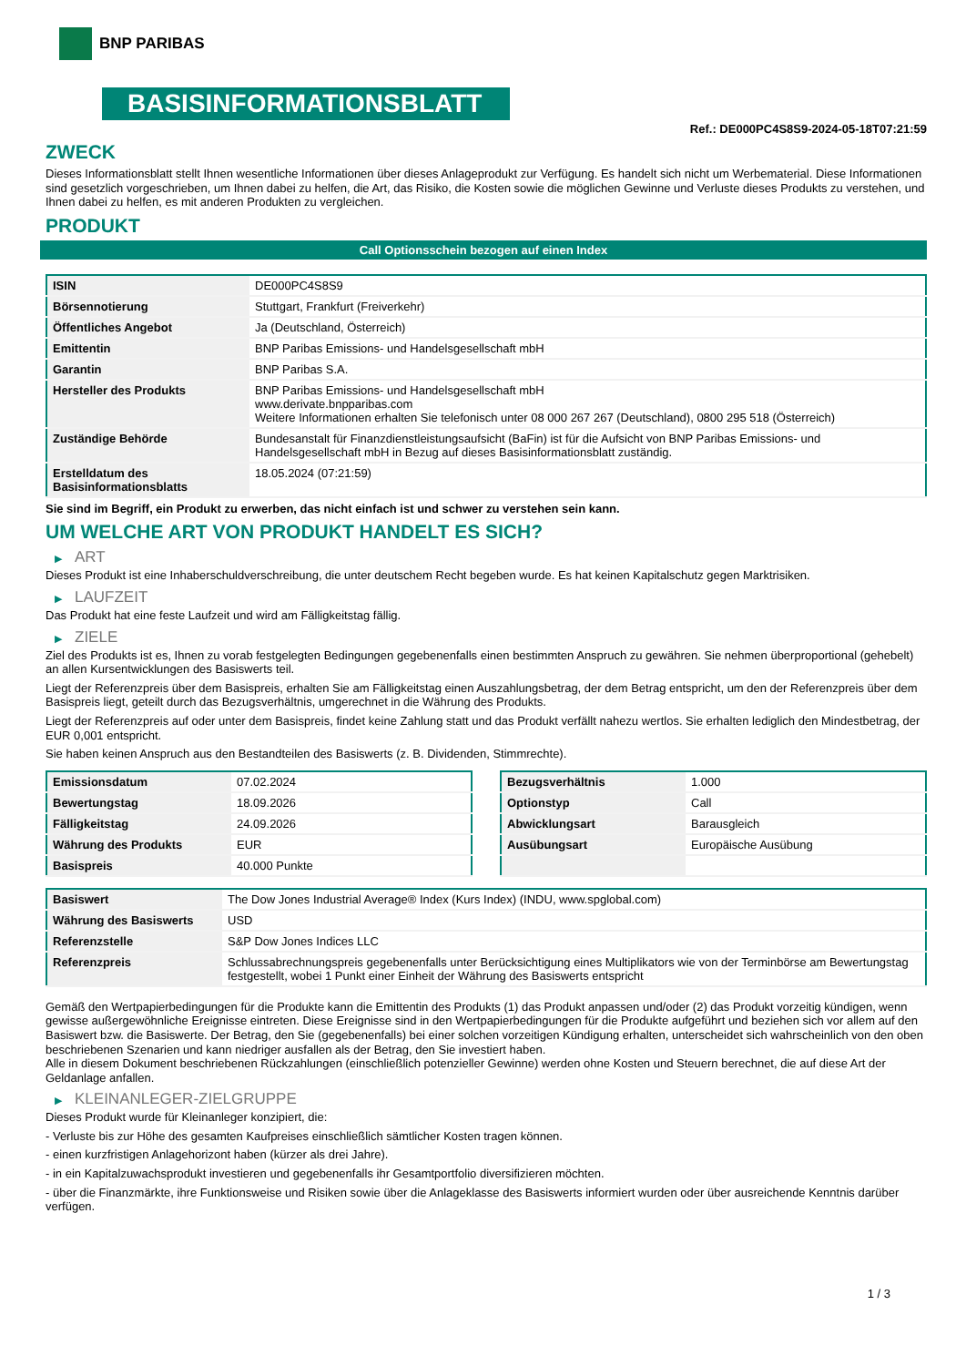BNP PARIBAS
BASISINFORMATIONSBLATT
Ref.: DE000PC4S8S9-2024-05-18T07:21:59
ZWECK
Dieses Informationsblatt stellt Ihnen wesentliche Informationen über dieses Anlageprodukt zur Verfügung. Es handelt sich nicht um Werbematerial. Diese Informationen sind gesetzlich vorgeschrieben, um Ihnen dabei zu helfen, die Art, das Risiko, die Kosten sowie die möglichen Gewinne und Verluste dieses Produkts zu verstehen, und Ihnen dabei zu helfen, es mit anderen Produkten zu vergleichen.
PRODUKT
Call Optionsschein bezogen auf einen Index
| ISIN | DE000PC4S8S9 |
| Börsennotierung | Stuttgart, Frankfurt (Freiverkehr) |
| Öffentliches Angebot | Ja (Deutschland, Österreich) |
| Emittentin | BNP Paribas Emissions- und Handelsgesellschaft mbH |
| Garantin | BNP Paribas S.A. |
| Hersteller des Produkts | BNP Paribas Emissions- und Handelsgesellschaft mbH www.derivate.bnpparibas.com Weitere Informationen erhalten Sie telefonisch unter 08 000 267 267 (Deutschland), 0800 295 518 (Österreich) |
| Zuständige Behörde | Bundesanstalt für Finanzdienstleistungsaufsicht (BaFin) ist für die Aufsicht von BNP Paribas Emissions- und Handelsgesellschaft mbH in Bezug auf dieses Basisinformationsblatt zuständig. |
| Erstelldatum des Basisinformationsblatts | 18.05.2024 (07:21:59) |
Sie sind im Begriff, ein Produkt zu erwerben, das nicht einfach ist und schwer zu verstehen sein kann.
UM WELCHE ART VON PRODUKT HANDELT ES SICH?
▶ ART
Dieses Produkt ist eine Inhaberschuldverschreibung, die unter deutschem Recht begeben wurde. Es hat keinen Kapitalschutz gegen Marktrisiken.
▶ LAUFZEIT
Das Produkt hat eine feste Laufzeit und wird am Fälligkeitstag fällig.
▶ ZIELE
Ziel des Produkts ist es, Ihnen zu vorab festgelegten Bedingungen gegebenenfalls einen bestimmten Anspruch zu gewähren. Sie nehmen überproportional (gehebelt) an allen Kursentwicklungen des Basiswerts teil.
Liegt der Referenzpreis über dem Basispreis, erhalten Sie am Fälligkeitstag einen Auszahlungsbetrag, der dem Betrag entspricht, um den der Referenzpreis über dem Basispreis liegt, geteilt durch das Bezugsverhältnis, umgerechnet in die Währung des Produkts.
Liegt der Referenzpreis auf oder unter dem Basispreis, findet keine Zahlung statt und das Produkt verfällt nahezu wertlos. Sie erhalten lediglich den Mindestbetrag, der EUR 0,001 entspricht.
Sie haben keinen Anspruch aus den Bestandteilen des Basiswerts (z. B. Dividenden, Stimmrechte).
| Emissionsdatum | 07.02.2024 |
| Bewertungstag | 18.09.2026 |
| Fälligkeitstag | 24.09.2026 |
| Währung des Produkts | EUR |
| Basispreis | 40.000 Punkte |
| Bezugsverhältnis | 1.000 |
| Optionstyp | Call |
| Abwicklungsart | Barausgleich |
| Ausübungsart | Europäische Ausübung |
| Basiswert | The Dow Jones Industrial Average® Index (Kurs Index) (INDU, www.spglobal.com) |
| Währung des Basiswerts | USD |
| Referenzstelle | S&P Dow Jones Indices LLC |
| Referenzpreis | Schlussabrechnungspreis gegebenenfalls unter Berücksichtigung eines Multiplikators wie von der Terminbörse am Bewertungstag festgestellt, wobei 1 Punkt einer Einheit der Währung des Basiswerts entspricht |
Gemäß den Wertpapierbedingungen für die Produkte kann die Emittentin des Produkts (1) das Produkt anpassen und/oder (2) das Produkt vorzeitig kündigen, wenn gewisse außergewöhnliche Ereignisse eintreten. Diese Ereignisse sind in den Wertpapierbedingungen für die Produkte aufgeführt und beziehen sich vor allem auf den Basiswert bzw. die Basiswerte. Der Betrag, den Sie (gegebenenfalls) bei einer solchen vorzeitigen Kündigung erhalten, unterscheidet sich wahrscheinlich von den oben beschriebenen Szenarien und kann niedriger ausfallen als der Betrag, den Sie investiert haben.
Alle in diesem Dokument beschriebenen Rückzahlungen (einschließlich potenzieller Gewinne) werden ohne Kosten und Steuern berechnet, die auf diese Art der Geldanlage anfallen.
▶ KLEINANLEGER-ZIELGRUPPE
Dieses Produkt wurde für Kleinanleger konzipiert, die:
- Verluste bis zur Höhe des gesamten Kaufpreises einschließlich sämtlicher Kosten tragen können.
- einen kurzfristigen Anlagehorizont haben (kürzer als drei Jahre).
- in ein Kapitalzuwachsprodukt investieren und gegebenenfalls ihr Gesamtportfolio diversifizieren möchten.
- über die Finanzmärkte, ihre Funktionsweise und Risiken sowie über die Anlageklasse des Basiswerts informiert wurden oder über ausreichende Kenntnis darüber verfügen.
1 / 3